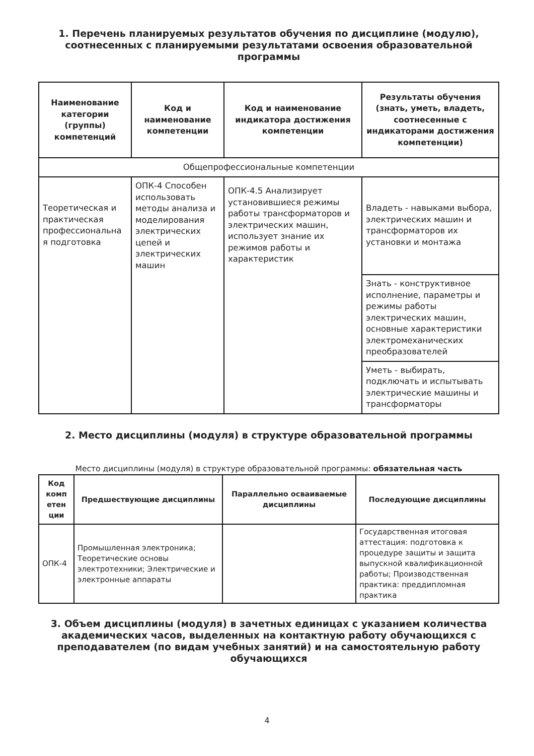1. Перечень планируемых результатов обучения по дисциплине (модулю), соотнесенных с планируемыми результатами освоения образовательной программы
| Наименование категории (группы) компетенций | Код и наименование компетенции | Код и наименование индикатора достижения компетенции | Результаты обучения (знать, уметь, владеть, соотнесенные с индикаторами достижения компетенции) |
| --- | --- | --- | --- |
| Общепрофессиональные компетенции | | | |
| Теоретическая и практическая профессиональна я подготовка | ОПК-4 Способен использовать методы анализа и моделирования электрических цепей и электрических машин | ОПК-4.5 Анализирует установившиеся режимы работы трансформаторов и электрических машин, использует знание их режимов работы и характеристик | Владеть - навыками выбора, электрических машин и трансформаторов их установки и монтажа |
| | | | Знать - конструктивное исполнение, параметры и режимы работы электрических машин, основные характеристики электромеханических преобразователей |
| | | | Уметь - выбирать, подключать и испытывать электрические машины и трансформаторы |
2. Место дисциплины (модуля) в структуре образовательной программы
Место дисциплины (модуля) в структуре образовательной программы: обязательная часть
| Код комп етен ции | Предшествующие дисциплины | Параллельно осваиваемые дисциплины | Последующие дисциплины |
| --- | --- | --- | --- |
| ОПК-4 | Промышленная электроника; Теоретические основы электротехники; Электрические и электронные аппараты | | Государственная итоговая аттестация: подготовка к процедуре защиты и защита выпускной квалификационной работы; Производственная практика: преддипломная практика |
3. Объем дисциплины (модуля) в зачетных единицах с указанием количества академических часов, выделенных на контактную работу обучающихся с преподавателем (по видам учебных занятий) и на самостоятельную работу обучающихся
4